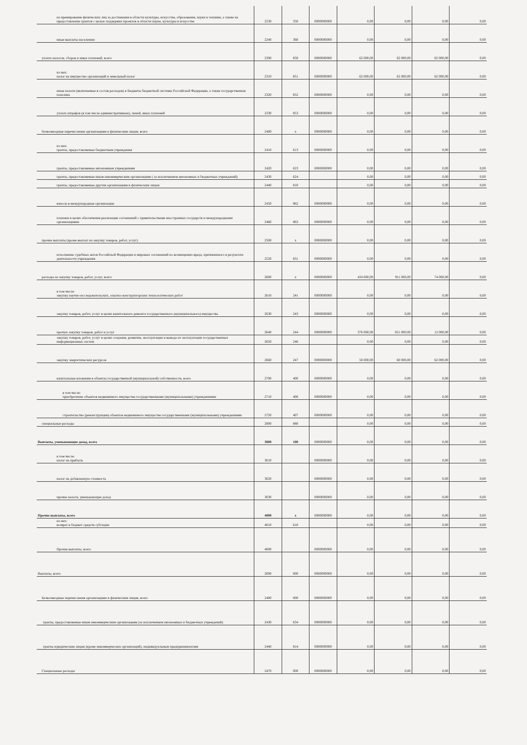| на премирование физических лиц за достижения в области культуры, искусства, образования, науки и техники, а также на предоставление грантов с целью поддержки проектов в области науки, культуры и искусства | 2230 | 350 | 0000000000 | 0,00 | 0,00 | 0,00 | 0,00 |
| иные выплаты населению | 2240 | 360 | 0000000000 | 0,00 | 0,00 | 0,00 | 0,00 |
| уплата налогов, сборов и иных платежей, всего | 2300 | 850 | 0000000000 | 62 000,00 | 62 000,00 | 62 000,00 | 0,00 |
| из них: налог на имущество организаций и земельный налог | 2310 | 851 | 0000000000 | 62 000,00 | 62 000,00 | 62 000,00 | 0,00 |
| иные налоги (включаемые в состав расходов) в бюджеты бюджетной системы Российской Федерации, а также государственная пошлина | 2320 | 852 | 0000000000 | 0,00 | 0,00 | 0,00 | 0,00 |
| уплата штрафов (в том числе административных), пеней, иных платежей | 2330 | 853 | 0000000000 | 0,00 | 0,00 | 0,00 | 0,00 |
| безвозмездные перечисления организациям и физическим лицам, всего | 2400 | x | 0000000000 | 0,00 | 0,00 | 0,00 | 0,00 |
| из них: гранты, предоставляемые бюджетным учреждения | 2410 | 613 | 0000000000 | 0,00 | 0,00 | 0,00 | 0,00 |
| гранты, предоставляемые автономным учреждениям | 2420 | 623 | 0000000000 | 0,00 | 0,00 | 0,00 | 0,00 |
| гранты, предоставляемые иным некоммерческим организациям ( за исключением автономных и бюджетных учреждений) | 2430 | 624 | | 0,00 | 0,00 | 0,00 | 0,00 |
| гранты, предоставляемые другим организациям и физическим лицам | 2440 | 810 | | 0,00 | 0,00 | 0,00 | 0,00 |
| взносы в международные организации | 2450 | 862 | 0000000000 | 0,00 | 0,00 | 0,00 | 0,00 |
| платежи в целях обеспечения реализации соглашений с правительствами иностранных государств и международными организациями | 2460 | 863 | 0000000000 | 0,00 | 0,00 | 0,00 | 0,00 |
| прочие выплаты (кроме выплат на закупку товаров, работ, услуг) | 2500 | x | 0000000000 | 0,00 | 0,00 | 0,00 | 0,00 |
| исполнение судебных актов Российской Федерации и мировых соглашений по возмещению вреда, причиненного в результате деятельности учреждения | 2520 | 831 | 0000000000 | 0,00 | 0,00 | 0,00 | 0,00 |
| расходы на закупку товаров, работ, услуг, всего | 2600 | x | 0000000000 | 434 000,00 | 911 000,00 | 74 000,00 | 0,00 |
| в том числе: закупку научно-исследовательских, опытно-конструкторских технологических работ | 2610 | 241 | 0000000000 | 0,00 | 0,00 | 0,00 | 0,00 |
| закупку товаров, работ, услуг в целях капитального ремонта государственного (муниципального) имущества | 2630 | 243 | 0000000000 | 0,00 | 0,00 | 0,00 | 0,00 |
| прочую закупку товаров, работ и услуг | 2640 | 244 | 0000000000 | 376 000,00 | 851 000,00 | 12 000,00 | 0,00 |
| закупку товаров, работ, услуг в целях создания, развития, эксплуатации и вывода из эксплуатации государственных информационных систем | 2650 | 246 | | 0,00 | 0,00 | 0,00 | 0,00 |
| закупку энергетических ресурсов | 2660 | 247 | 0000000000 | 58 000,00 | 60 000,00 | 62 000,00 | 0,00 |
| капитальные вложения в объекты государственной (муниципальной) собственности, всего | 2700 | 400 | 0000000000 | 0,00 | 0,00 | 0,00 | 0,00 |
| в том числе: приобретение объектов недвижимого имущества государственными (муниципальными) учреждениями | 2710 | 406 | 0000000000 | 0,00 | 0,00 | 0,00 | 0,00 |
| строительство (реконструкция) объектов недвижимого имущества государственными (муниципальными) учреждениями | 2720 | 407 | 0000000000 | 0,00 | 0,00 | 0,00 | 0,00 |
| специальные расходы | 2800 | 880 | | 0,00 | 0,00 | 0,00 | 0,00 |
| Выплаты, уменьшающие доход, всего | 3000 | 100 | 0000000000 | 0,00 | 0,00 | 0,00 | 0,00 |
| в том числе: налог на прибыль | 3010 | | 0000000000 | 0,00 | 0,00 | 0,00 | 0,00 |
| налог на добавленную стоимость | 3020 | | 0000000000 | 0,00 | 0,00 | 0,00 | 0,00 |
| прочие налоги, уменьшающие доход | 3030 | | 0000000000 | 0,00 | 0,00 | 0,00 | 0,00 |
| Прочие выплаты, всего | 4000 | x | 0000000000 | 0,00 | 0,00 | 0,00 | 0,00 |
| из них: возврат в бюджет средств субсидии | 4010 | 610 | | 0,00 | 0,00 | 0,00 | 0,00 |
| Прочие выплаты, всего | 4000 | | 0000000000 | 0,00 | 0,00 | 0,00 | 0,00 |
| Выплаты, всего | 2000 | 000 | 0000000000 | 0,00 | 0,00 | 0,00 | 0,00 |
| Безвозмездные перечисления организациям и физическим лицам, всего | 2400 | 000 | 0000000000 | 0,00 | 0,00 | 0,00 | 0,00 |
| гранты, предоставляемые иным некоммерческим организациям (за исключением автономных и бюджетных учреждений) | 2430 | 634 | 0000000000 | 0,00 | 0,00 | 0,00 | 0,00 |
| гранты юридическим лицам (кроме некоммерческих организаций), индивидуальным предпринимателям | 2440 | 814 | 0000000000 | 0,00 | 0,00 | 0,00 | 0,00 |
| Специальные расходы | 2470 | 000 | 0000000000 | 0,00 | 0,00 | 0,00 | 0,00 |